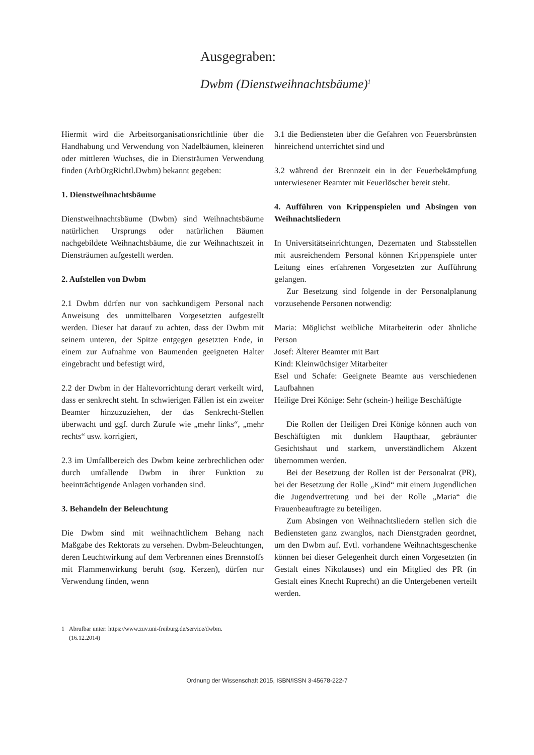Ausgegraben:
Dwbm (Dienstweihnachtsbäume)<sup>1</sup>
Hiermit wird die Arbeitsorganisationsrichtlinie über die Handhabung und Verwendung von Nadelbäumen, kleineren oder mittleren Wuchses, die in Diensträumen Verwendung finden (ArbOrgRichtl.Dwbm) bekannt gegeben:
1. Dienstweihnachtsbäume
Dienstweihnachtsbäume (Dwbm) sind Weihnachtsbäume natürlichen Ursprungs oder natürlichen Bäumen nachgebildete Weihnachtsbäume, die zur Weihnachtszeit in Diensträumen aufgestellt werden.
2. Aufstellen von Dwbm
2.1 Dwbm dürfen nur von sachkundigem Personal nach Anweisung des unmittelbaren Vorgesetzten aufgestellt werden. Dieser hat darauf zu achten, dass der Dwbm mit seinem unteren, der Spitze entgegen gesetzten Ende, in einem zur Aufnahme von Baumenden geeigneten Halter eingebracht und befestigt wird,
2.2 der Dwbm in der Haltevorrichtung derart verkeilt wird, dass er senkrecht steht. In schwierigen Fällen ist ein zweiter Beamter hinzuzuziehen, der das Senkrecht-Stellen überwacht und ggf. durch Zurufe wie „mehr links“, „mehr rechts“ usw. korrigiert,
2.3 im Umfallbereich des Dwbm keine zerbrechlichen oder durch umfallende Dwbm in ihrer Funktion zu beeinträchtigende Anlagen vorhanden sind.
3. Behandeln der Beleuchtung
Die Dwbm sind mit weihnachtlichem Behang nach Maßgabe des Rektorats zu versehen. Dwbm-Beleuchtungen, deren Leuchtwirkung auf dem Verbrennen eines Brennstoffs mit Flammenwirkung beruht (sog. Kerzen), dürfen nur Verwendung finden, wenn
3.1 die Bediensteten über die Gefahren von Feuersbrünsten hinreichend unterrichtet sind und
3.2 während der Brennzeit ein in der Feuerbekämpfung unterwiesener Beamter mit Feuerlöscher bereit steht.
4. Aufführen von Krippenspielen und Absingen von Weihnachtsliedern
In Universitätseinrichtungen, Dezernaten und Stabsstellen mit ausreichendem Personal können Krippenspiele unter Leitung eines erfahrenen Vorgesetzten zur Aufführung gelangen.
Zur Besetzung sind folgende in der Personalplanung vorzusehende Personen notwendig:
Maria: Möglichst weibliche Mitarbeiterin oder ähnliche Person
Josef: Älterer Beamter mit Bart
Kind: Kleinwüchsiger Mitarbeiter
Esel und Schafe: Geeignete Beamte aus verschiedenen Laufbahnen
Heilige Drei Könige: Sehr (schein-) heilige Beschäftigte
Die Rollen der Heiligen Drei Könige können auch von Beschäftigten mit dunklem Haupthaar, gebräunter Gesichtshaut und starkem, unverständlichem Akzent übernommen werden.
Bei der Besetzung der Rollen ist der Personalrat (PR), bei der Besetzung der Rolle „Kind“ mit einem Jugendlichen die Jugendvertretung und bei der Rolle „Maria“ die Frauenbeauftragte zu beteiligen.
Zum Absingen von Weihnachtsliedern stellen sich die Bediensteten ganz zwanglos, nach Dienstgraden geordnet, um den Dwbm auf. Evtl. vorhandene Weihnachtsgeschenke können bei dieser Gelegenheit durch einen Vorgesetzten (in Gestalt eines Nikolauses) und ein Mitglied des PR (in Gestalt eines Knecht Ruprecht) an die Untergebenen verteilt werden.
1 Abrufbar unter: https://www.zuv.uni-freiburg.de/service/dwbm.
(16.12.2014)
Ordnung der Wissenschaft 2015, ISBN/ISSN 3-45678-222-7